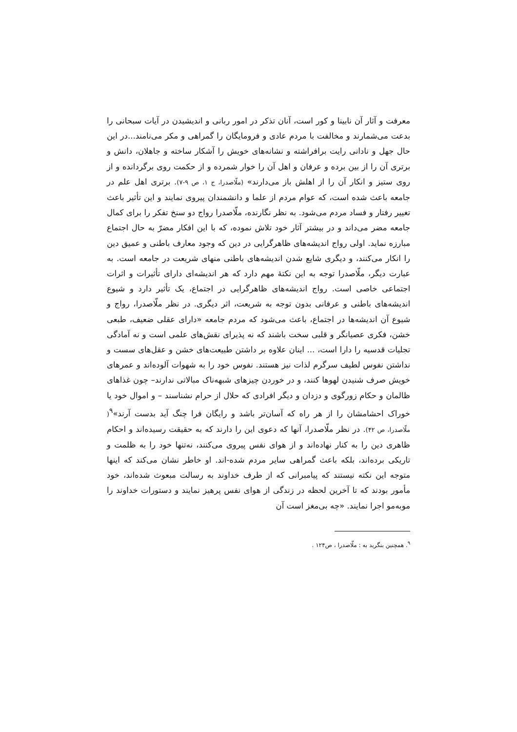معرفت و آثار آن نابینا و کور است، آنان تذکر در امور ربانی و اندیشیدن در آیات سبحانی را بدعت می‌شمارند و مخالفت با مردم عادی و فرومایگان را گمراهی و مکر می‌نامند...در این حال جهل و نادانی رایت برافراشته و نشانه‌های خویش را آشکار ساخته و جاهلان، دانش و برتری آن را از بین برده و عرفان و اهل آن را خوار شمرده و از حکمت روی برگردانده و از روی ستیز و انکار آن را از اهلش باز می‌دارند» (ملّاصدرا، ج ۱، ص ۹-۷). برتری اهل علم در جامعه باعث شده است، که عوام مردم از علما و دانشمندان پیروی نمایند و این تأثیر باعث تغییر رفتار و فساد مردم می‌شود. به نظر نگارنده، ملّاصدرا رواج دو سنخ تفکر را برای کمال جامعه مضر می‌داند و در بیشتر آثار خود تلاش نموده، که با این افکار مضرّ به حال اجتماع مبارزه نماید. اولی رواج اندیشه‌های ظاهرگرایی در دین که وجود معارف باطنی و عمیق دین را انکار می‌کنند، و دیگری شایع شدن اندیشه‌های باطنی منهای شریعت در جامعه است. به عبارت دیگر، ملّاصدرا توجه به این نکتۀ مهم دارد که هر اندیشه‌ای دارای تأثیرات و اثرات اجتماعی خاصی است. رواج اندیشه‌های ظاهرگرایی در اجتماع، یک تأثیر دارد و شیوع اندیشه‌های باطنی و عرفانی بدون توجه به شریعت، اثر دیگری. در نظر ملّاصدرا، رواج و شیوع آن اندیشه‌ها در اجتماع، باعث می‌شود که مردم جامعه «دارای عقلی ضعیف، طبعی خشن، فکری عصیانگر و قلبی سخت باشند که نه پذیرای نقش‌های علمی است و نه آمادگی تجلیات قدسیه را دارا است، ... اینان علاوه بر داشتن طبیعت‌های خشن و عقل‌های سست و نداشتن نفوس لطیف سرگرم لذات نیز هستند. نفوس خود را به شهوات آلوده‌اند و عمرهای خویش صرف شنیدن لهوها کنند، و در خوردن چیزهای شبهه‌ناک مبالاتی ندارند– چون غذاهای ظالمان و حکام زورگوی و دزدان و دیگر افرادی که حلال از حرام نشناسند – و اموال خود یا خوراک احشامشان را از هر راه که آسان‌تر باشد و رایگان فرا چنگ آید بدست آرند»<sup>۹</sup>( ملّاصدرا، ص ۴۲). در نظر ملّاصدرا، آنها که دعوی این را دارند که به حقیقت رسیده‌اند و احکام ظاهری دین را به کنار نهاده‌اند و از هوای نفس پیروی می‌کنند، نه‌تنها خود را به ظلمت و تاریکی برده‌اند، بلکه باعث گمراهی سایر مردم شده-اند. او خاطر نشان می‌کند که اینها متوجه این نکته نیستند که پیامبرانی که از طرف خداوند به رسالت مبعوث شده‌اند، خود مأمور بودند که تا آخرین لحظه در زندگی از هوای نفس پرهیز نمایند و دستورات خداوند را موبه‌مو اجرا نمایند. «چه بی‌مغز است آن
<sup>۹</sup>. همچنین بنگرید به : ملّاصدرا ، ص۱۲۴ .